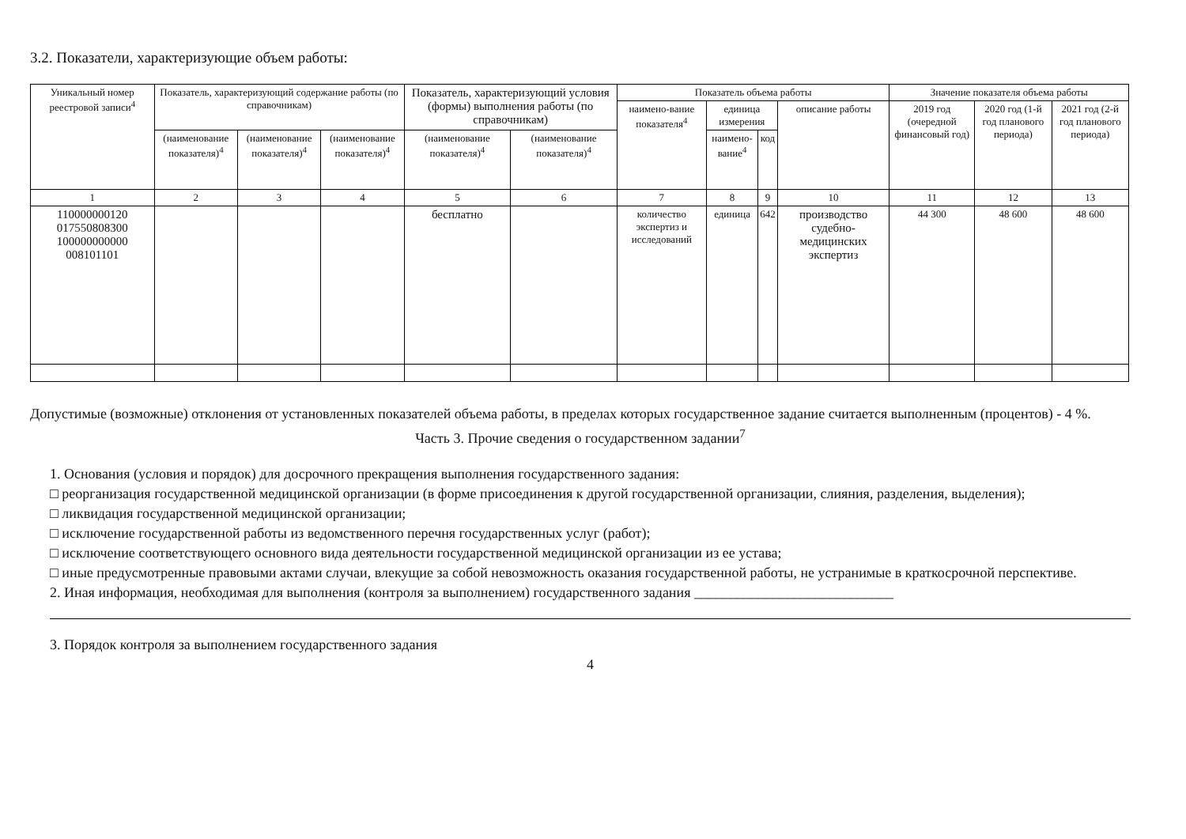3.2. Показатели, характеризующие объем работы:
| Уникальный номер реестровой записи<sup>4</sup> | Показатель, характеризующий содержание работы (по справочникам) | | | Показатель, характеризующий условия (формы) выполнения работы (по справочникам) | | Показатель объема работы | | | | Значение показателя объема работы | | |
| --- | --- | --- | --- | --- | --- | --- | --- | --- | --- | --- | --- | --- |
| | | | | | | наимено-вание показателя<sup>4</sup> | единица измерения | | описание работы | 2019 год (очередной финансовый год) | 2020 год (1-й год планового периода) | 2021 год (2-й год планового периода) |
| | (наименование показателя)<sup>4</sup> | (наименование показателя)<sup>4</sup> | (наименование показателя)<sup>4</sup> | (наименование показателя)<sup>4</sup> | (наименование показателя)<sup>4</sup> | | наимено-вание<sup>4</sup> | код | | | | |
| 1 | 2 | 3 | 4 | 5 | 6 | 7 | 8 | 9 | 10 | 11 | 12 | 13 |
| 110000000120 017550808300 100000000000 008101101 | | | | бесплатно | | количество экспертиз и исследований | единица | 642 | производство судебно-медицинских экспертиз | 44 300 | 48 600 | 48 600 |
Допустимые (возможные) отклонения от установленных показателей объема работы, в пределах которых государственное задание считается выполненным (процентов) - 4 %.
Часть 3. Прочие сведения о государственном задании<sup>7</sup>
1. Основания (условия и порядок) для досрочного прекращения выполнения государственного задания:
□ реорганизация государственной медицинской организации (в форме присоединения к другой государственной организации, слияния, разделения, выделения);
□ ликвидация государственной медицинской организации;
□ исключение государственной работы из ведомственного перечня государственных услуг (работ);
□ исключение соответствующего основного вида деятельности государственной медицинской организации из ее устава;
□ иные предусмотренные правовыми актами случаи, влекущие за собой невозможность оказания государственной работы, не устранимые в краткосрочной перспективе.
2. Иная информация, необходимая для выполнения (контроля за выполнением) государственного задания ____________________________
3. Порядок контроля за выполнением государственного задания
4